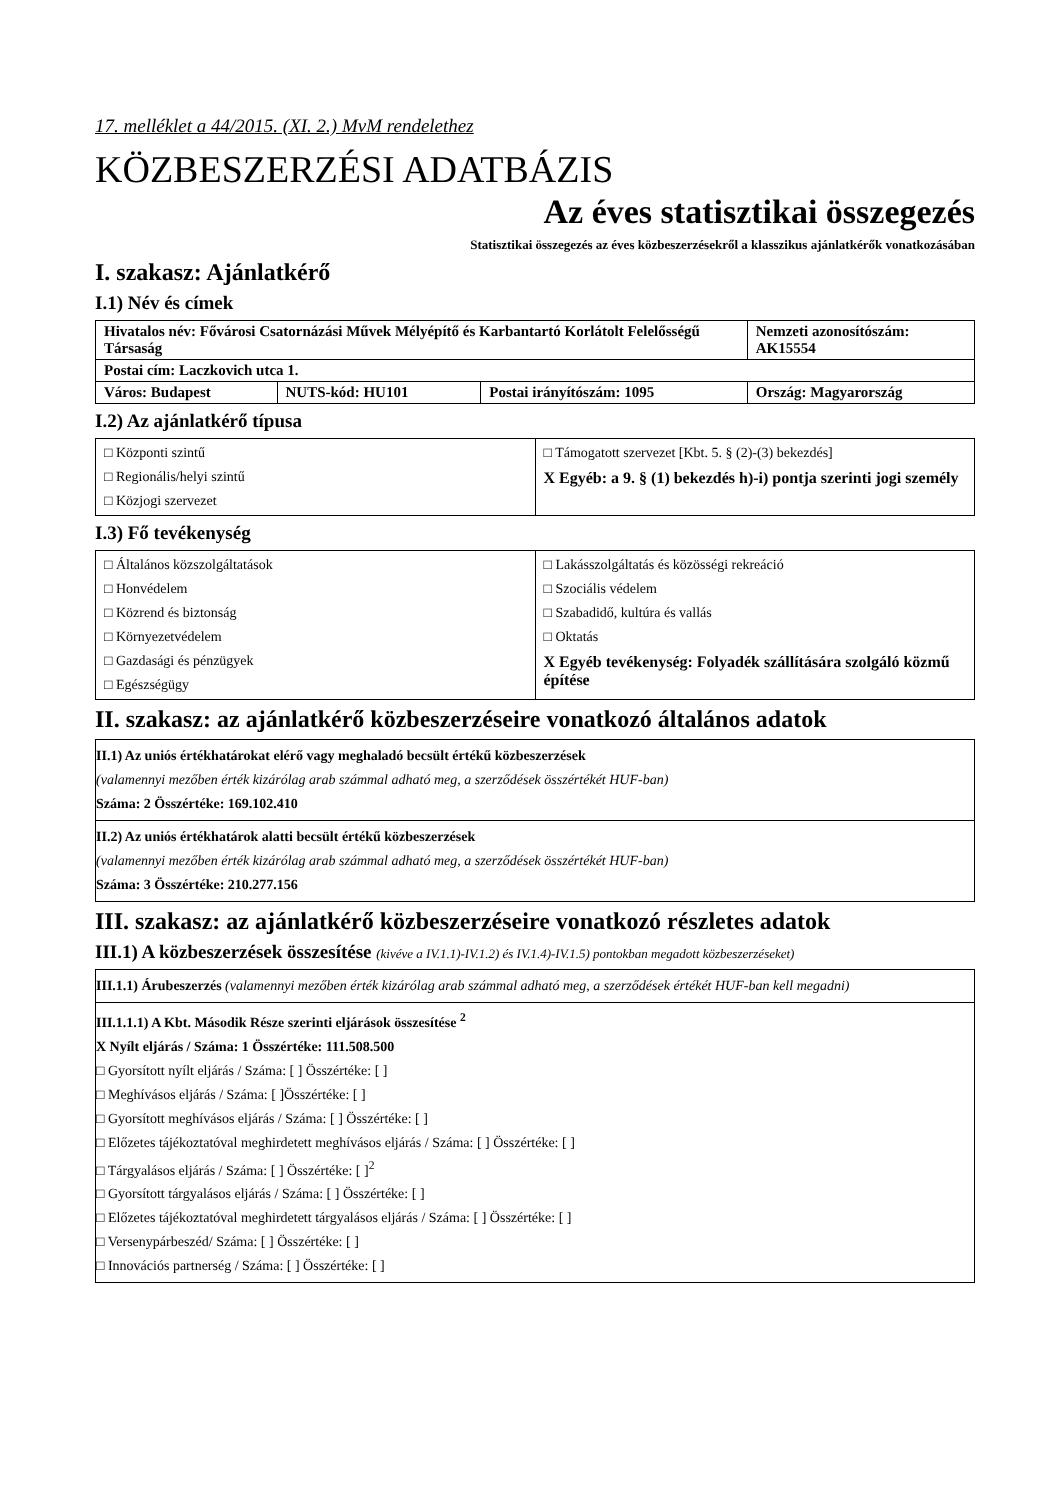17. melléklet a 44/2015. (XI. 2.) MvM rendelethez
KÖZBESZERZÉSI ADATBÁZIS
Az éves statisztikai összegezés
Statisztikai összegezés az éves közbeszerzésekről a klasszikus ajánlatkérők vonatkozásában
I. szakasz: Ajánlatkérő
I.1) Név és címek
| Hivatalos név: Fővárosi Csatornázási Művek Mélyépítő és Karbantartó Korlátolt Felelősségű Társaság | | | Nemzeti azonosítószám: AK15554 |
| Postai cím: Laczkovich utca 1. | | | |
| Város: Budapest | NUTS-kód: HU101 | Postai irányítószám: 1095 | Ország: Magyarország |
I.2) Az ajánlatkérő típusa
| □ Központi szintű □ Regionális/helyi szintű □ Közjogi szervezet | □ Támogatott szervezet [Kbt. 5. § (2)-(3) bekezdés] X Egyéb: a 9. § (1) bekezdés h)-i) pontja szerinti jogi személy |
I.3) Fő tevékenység
| □ Általános közszolgáltatások □ Honvédelem □ Közrend és biztonság □ Környezetvédelem □ Gazdasági és pénzügyek □ Egészségügy | □ Lakásszolgáltatás és közösségi rekreáció □ Szociális védelem □ Szabadidő, kultúra és vallás □ Oktatás X Egyéb tevékenység: Folyadék szállítására szolgáló közmű építése |
II. szakasz: az ajánlatkérő közbeszerzéseire vonatkozó általános adatok
II.1) Az uniós értékhatárokat elérő vagy meghaladó becsült értékű közbeszerzések
(valamennyi mezőben érték kizárólag arab számmal adható meg, a szerződések összértékét HUF-ban)
Száma: 2 Összértéke: 169.102.410
II.2) Az uniós értékhatárok alatti becsült értékű közbeszerzések
(valamennyi mezőben érték kizárólag arab számmal adható meg, a szerződések összértékét HUF-ban)
Száma: 3 Összértéke: 210.277.156
III. szakasz: az ajánlatkérő közbeszerzéseire vonatkozó részletes adatok
III.1) A közbeszerzések összesítése (kivéve a IV.1.1)-IV.1.2) és IV.1.4)-IV.1.5) pontokban megadott közbeszerzéseket)
III.1.1) Árubeszerzés (valamennyi mezőben érték kizárólag arab számmal adható meg, a szerződések értékét HUF-ban kell megadni)
III.1.1.1) A Kbt. Második Része szerinti eljárások összesítése <sup>2</sup>
X Nyílt eljárás / Száma: 1 Összértéke: 111.508.500
□ Gyorsított nyílt eljárás / Száma: [ ] Összértéke: [ ]
□ Meghívásos eljárás / Száma: [ ]Összértéke: [ ]
□ Gyorsított meghívásos eljárás / Száma: [ ] Összértéke: [ ]
□ Előzetes tájékoztatóval meghirdetett meghívásos eljárás / Száma: [ ] Összértéke: [ ]
□ Tárgyalásos eljárás / Száma: [ ] Összértéke: [ ]<sup>2</sup>
□ Gyorsított tárgyalásos eljárás / Száma: [ ] Összértéke: [ ]
□ Előzetes tájékoztatóval meghirdetett tárgyalásos eljárás / Száma: [ ] Összértéke: [ ]
□ Versenypárbeszéd/ Száma: [ ] Összértéke: [ ]
□ Innovációs partnerség / Száma: [ ] Összértéke: [ ]